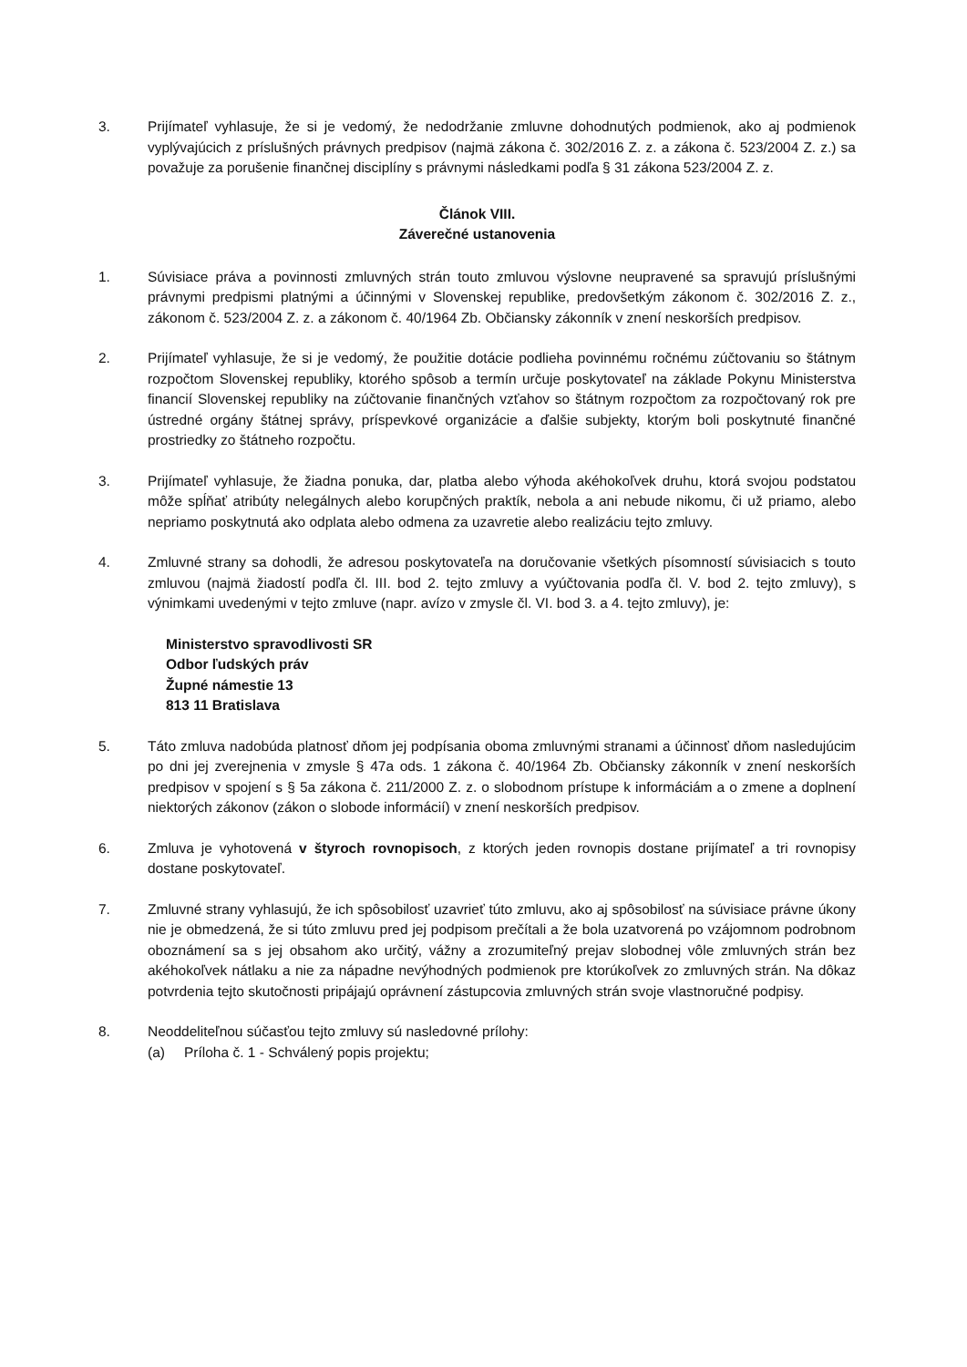3. Prijímateľ vyhlasuje, že si je vedomý, že nedodržanie zmluvne dohodnutých podmienok, ako aj podmienok vyplývajúcich z príslušných právnych predpisov (najmä zákona č. 302/2016 Z. z. a zákona č. 523/2004 Z. z.) sa považuje za porušenie finančnej disciplíny s právnymi následkami podľa § 31 zákona 523/2004 Z. z.
Článok VIII.
Záverečné ustanovenia
1. Súvisiace práva a povinnosti zmluvných strán touto zmluvou výslovne neupravené sa spravujú príslušnými právnymi predpismi platnými a účinnými v Slovenskej republike, predovšetkým zákonom č. 302/2016 Z. z., zákonom č. 523/2004 Z. z. a zákonom č. 40/1964 Zb. Občiansky zákonník v znení neskorších predpisov.
2. Prijímateľ vyhlasuje, že si je vedomý, že použitie dotácie podlieha povinnému ročnému zúčtovaniu so štátnym rozpočtom Slovenskej republiky, ktorého spôsob a termín určuje poskytovateľ na základe Pokynu Ministerstva financií Slovenskej republiky na zúčtovanie finančných vzťahov so štátnym rozpočtom za rozpočtovaný rok pre ústredné orgány štátnej správy, príspevkové organizácie a ďalšie subjekty, ktorým boli poskytnuté finančné prostriedky zo štátneho rozpočtu.
3. Prijímateľ vyhlasuje, že žiadna ponuka, dar, platba alebo výhoda akéhokoľvek druhu, ktorá svojou podstatou môže spĺňať atribúty nelegálnych alebo korupčných praktík, nebola a ani nebude nikomu, či už priamo, alebo nepriamo poskytnutá ako odplata alebo odmena za uzavretie alebo realizáciu tejto zmluvy.
4. Zmluvné strany sa dohodli, že adresou poskytovateľa na doručovanie všetkých písomností súvisiacich s touto zmluvou (najmä žiadostí podľa čl. III. bod 2. tejto zmluvy a vyúčtovania podľa čl. V. bod 2. tejto zmluvy), s výnimkami uvedenými v tejto zmluve (napr. avízo v zmysle čl. VI. bod 3. a 4. tejto zmluvy), je:
Ministerstvo spravodlivosti SR
Odbor ľudských práv
Župné námestie 13
813 11 Bratislava
5. Táto zmluva nadobúda platnosť dňom jej podpísania oboma zmluvnými stranami a účinnosť dňom nasledujúcim po dni jej zverejnenia v zmysle § 47a ods. 1 zákona č. 40/1964 Zb. Občiansky zákonník v znení neskorších predpisov v spojení s § 5a zákona č. 211/2000 Z. z. o slobodnom prístupe k informáciám a o zmene a doplnení niektorých zákonov (zákon o slobode informácií) v znení neskorších predpisov.
6. Zmluva je vyhotovená v štyroch rovnopisoch, z ktorých jeden rovnopis dostane prijímateľ a tri rovnopisy dostane poskytovateľ.
7. Zmluvné strany vyhlasujú, že ich spôsobilosť uzavrieť túto zmluvu, ako aj spôsobilosť na súvisiace právne úkony nie je obmedzená, že si túto zmluvu pred jej podpisom prečítali a že bola uzatvorená po vzájomnom podrobnom oboznámení sa s jej obsahom ako určitý, vážny a zrozumiteľný prejav slobodnej vôle zmluvných strán bez akéhokoľvek nátlaku a nie za nápadne nevýhodných podmienok pre ktorúkoľvek zo zmluvných strán. Na dôkaz potvrdenia tejto skutočnosti pripájajú oprávnení zástupcovia zmluvných strán svoje vlastnoručné podpisy.
8. Neoddeliteľnou súčasťou tejto zmluvy sú nasledovné prílohy:
(a) Príloha č. 1 - Schválený popis projektu;